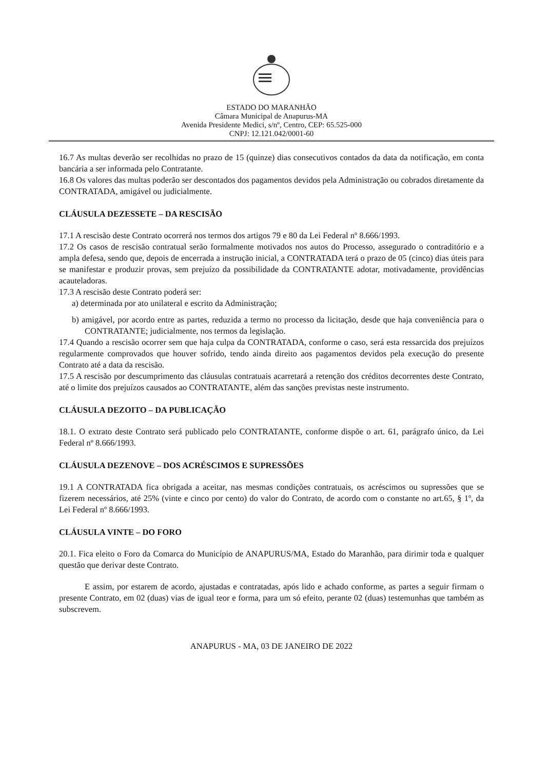ESTADO DO MARANHÃO
Câmara Municipal de Anapurus-MA
Avenida Presidente Medici, s/nº, Centro, CEP: 65.525-000
CNPJ: 12.121.042/0001-60
16.7 As multas deverão ser recolhidas no prazo de 15 (quinze) dias consecutivos contados da data da notificação, em conta bancária a ser informada pelo Contratante.
16.8 Os valores das multas poderão ser descontados dos pagamentos devidos pela Administração ou cobrados diretamente da CONTRATADA, amigável ou judicialmente.
CLÁUSULA DEZESSETE – DA RESCISÃO
17.1 A rescisão deste Contrato ocorrerá nos termos dos artigos 79 e 80 da Lei Federal nº 8.666/1993.
17.2 Os casos de rescisão contratual serão formalmente motivados nos autos do Processo, assegurado o contraditório e a ampla defesa, sendo que, depois de encerrada a instrução inicial, a CONTRATADA terá o prazo de 05 (cinco) dias úteis para se manifestar e produzir provas, sem prejuízo da possibilidade da CONTRATANTE adotar, motivadamente, providências acauteladoras.
17.3 A rescisão deste Contrato poderá ser:
a) determinada por ato unilateral e escrito da Administração;
b) amigável, por acordo entre as partes, reduzida a termo no processo da licitação, desde que haja conveniência para o CONTRATANTE; judicialmente, nos termos da legislação.
17.4 Quando a rescisão ocorrer sem que haja culpa da CONTRATADA, conforme o caso, será esta ressarcida dos prejuízos regularmente comprovados que houver sofrido, tendo ainda direito aos pagamentos devidos pela execução do presente Contrato até a data da rescisão.
17.5 A rescisão por descumprimento das cláusulas contratuais acarretará a retenção dos créditos decorrentes deste Contrato, até o limite dos prejuízos causados ao CONTRATANTE, além das sanções previstas neste instrumento.
CLÁUSULA DEZOITO – DA PUBLICAÇÃO
18.1. O extrato deste Contrato será publicado pelo CONTRATANTE, conforme dispõe o art. 61, parágrafo único, da Lei Federal nº 8.666/1993.
CLÁUSULA DEZENOVE – DOS ACRÉSCIMOS E SUPRESSÕES
19.1 A CONTRATADA fica obrigada a aceitar, nas mesmas condições contratuais, os acréscimos ou supressões que se fizerem necessários, até 25% (vinte e cinco por cento) do valor do Contrato, de acordo com o constante no art.65, § 1º, da Lei Federal nº 8.666/1993.
CLÁUSULA VINTE – DO FORO
20.1. Fica eleito o Foro da Comarca do Município de ANAPURUS/MA, Estado do Maranhão, para dirimir toda e qualquer questão que derivar deste Contrato.
E assim, por estarem de acordo, ajustadas e contratadas, após lido e achado conforme, as partes a seguir firmam o presente Contrato, em 02 (duas) vias de igual teor e forma, para um só efeito, perante 02 (duas) testemunhas que também as subscrevem.
ANAPURUS - MA, 03 DE JANEIRO DE 2022